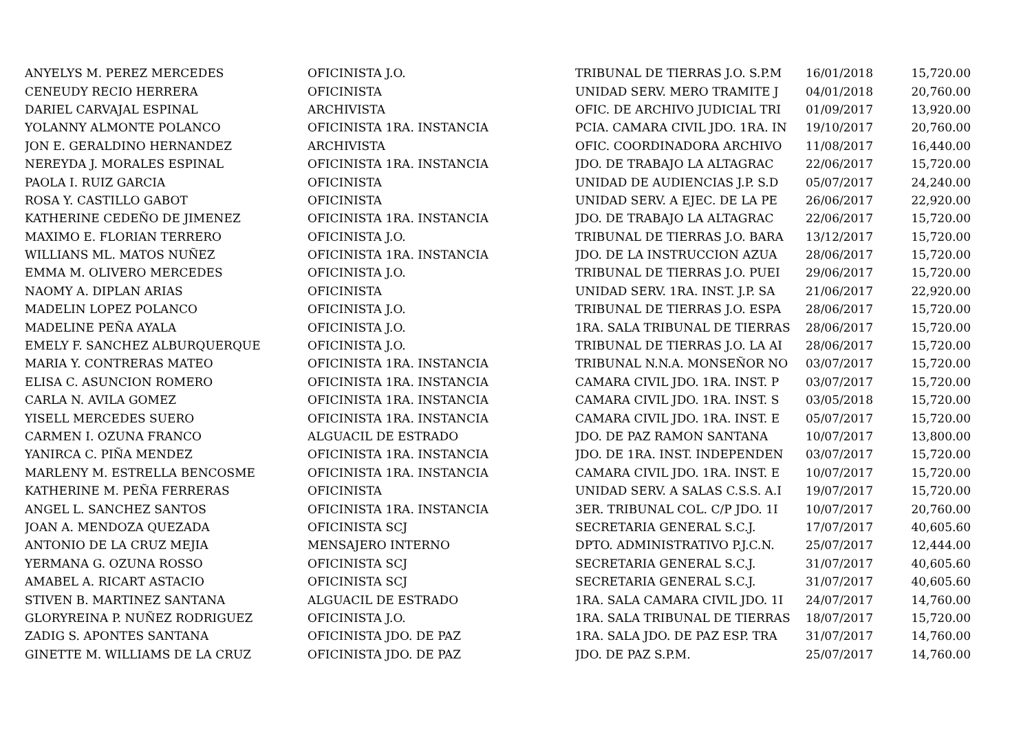| ANYELYS M. PEREZ MERCEDES | OFICINISTA J.O. | TRIBUNAL DE TIERRAS J.O. S.P.M | 16/01/2018 | 15,720.00 |
| CENEUDY RECIO HERRERA | OFICINISTA | UNIDAD SERV. MERO TRAMITE J | 04/01/2018 | 20,760.00 |
| DARIEL CARVAJAL ESPINAL | ARCHIVISTA | OFIC. DE ARCHIVO JUDICIAL TRI | 01/09/2017 | 13,920.00 |
| YOLANNY ALMONTE POLANCO | OFICINISTA 1RA. INSTANCIA | PCIA. CAMARA CIVIL JDO. 1RA. IN | 19/10/2017 | 20,760.00 |
| JON E. GERALDINO HERNANDEZ | ARCHIVISTA | OFIC. COORDINADORA ARCHIVO | 11/08/2017 | 16,440.00 |
| NEREYDA J. MORALES ESPINAL | OFICINISTA 1RA. INSTANCIA | JDO. DE TRABAJO LA ALTAGRAC | 22/06/2017 | 15,720.00 |
| PAOLA I. RUIZ GARCIA | OFICINISTA | UNIDAD DE AUDIENCIAS J.P. S.D | 05/07/2017 | 24,240.00 |
| ROSA Y. CASTILLO GABOT | OFICINISTA | UNIDAD SERV. A EJEC. DE LA PE | 26/06/2017 | 22,920.00 |
| KATHERINE CEDEÑO DE JIMENEZ | OFICINISTA 1RA. INSTANCIA | JDO. DE TRABAJO LA ALTAGRAC | 22/06/2017 | 15,720.00 |
| MAXIMO E. FLORIAN TERRERO | OFICINISTA J.O. | TRIBUNAL DE TIERRAS J.O. BARA | 13/12/2017 | 15,720.00 |
| WILLIANS ML. MATOS NUÑEZ | OFICINISTA 1RA. INSTANCIA | JDO. DE LA INSTRUCCION AZUA | 28/06/2017 | 15,720.00 |
| EMMA M. OLIVERO MERCEDES | OFICINISTA J.O. | TRIBUNAL DE TIERRAS J.O. PUEI | 29/06/2017 | 15,720.00 |
| NAOMY A. DIPLAN ARIAS | OFICINISTA | UNIDAD SERV. 1RA. INST. J.P. SA | 21/06/2017 | 22,920.00 |
| MADELIN LOPEZ POLANCO | OFICINISTA J.O. | TRIBUNAL DE TIERRAS J.O. ESPA | 28/06/2017 | 15,720.00 |
| MADELINE PEÑA AYALA | OFICINISTA J.O. | 1RA. SALA TRIBUNAL DE TIERRAS | 28/06/2017 | 15,720.00 |
| EMELY F. SANCHEZ ALBURQUERQUE | OFICINISTA J.O. | TRIBUNAL DE TIERRAS J.O. LA AI | 28/06/2017 | 15,720.00 |
| MARIA Y. CONTRERAS MATEO | OFICINISTA 1RA. INSTANCIA | TRIBUNAL N.N.A. MONSEÑOR NO | 03/07/2017 | 15,720.00 |
| ELISA C. ASUNCION ROMERO | OFICINISTA 1RA. INSTANCIA | CAMARA CIVIL JDO. 1RA. INST. P | 03/07/2017 | 15,720.00 |
| CARLA N. AVILA GOMEZ | OFICINISTA 1RA. INSTANCIA | CAMARA CIVIL JDO. 1RA. INST. S | 03/05/2018 | 15,720.00 |
| YISELL MERCEDES SUERO | OFICINISTA 1RA. INSTANCIA | CAMARA CIVIL JDO. 1RA. INST. E | 05/07/2017 | 15,720.00 |
| CARMEN I. OZUNA FRANCO | ALGUACIL DE ESTRADO | JDO. DE PAZ RAMON SANTANA | 10/07/2017 | 13,800.00 |
| YANIRCA C. PIÑA MENDEZ | OFICINISTA 1RA. INSTANCIA | JDO. DE 1RA. INST. INDEPENDEN | 03/07/2017 | 15,720.00 |
| MARLENY M. ESTRELLA BENCOSME | OFICINISTA 1RA. INSTANCIA | CAMARA CIVIL JDO. 1RA. INST. E | 10/07/2017 | 15,720.00 |
| KATHERINE M. PEÑA FERRERAS | OFICINISTA | UNIDAD SERV. A SALAS C.S.S. A.I | 19/07/2017 | 15,720.00 |
| ANGEL L. SANCHEZ SANTOS | OFICINISTA 1RA. INSTANCIA | 3ER. TRIBUNAL COL. C/P JDO. 1I | 10/07/2017 | 20,760.00 |
| JOAN A. MENDOZA QUEZADA | OFICINISTA SCJ | SECRETARIA GENERAL S.C.J. | 17/07/2017 | 40,605.60 |
| ANTONIO DE LA CRUZ MEJIA | MENSAJERO INTERNO | DPTO. ADMINISTRATIVO P.J.C.N. | 25/07/2017 | 12,444.00 |
| YERMANA G. OZUNA ROSSO | OFICINISTA SCJ | SECRETARIA GENERAL S.C.J. | 31/07/2017 | 40,605.60 |
| AMABEL A. RICART ASTACIO | OFICINISTA SCJ | SECRETARIA GENERAL S.C.J. | 31/07/2017 | 40,605.60 |
| STIVEN B. MARTINEZ SANTANA | ALGUACIL DE ESTRADO | 1RA. SALA CAMARA CIVIL JDO. 1I | 24/07/2017 | 14,760.00 |
| GLORYREINA P. NUÑEZ RODRIGUEZ | OFICINISTA J.O. | 1RA. SALA TRIBUNAL DE TIERRAS | 18/07/2017 | 15,720.00 |
| ZADIG S. APONTES SANTANA | OFICINISTA JDO. DE PAZ | 1RA. SALA JDO. DE PAZ ESP. TRA | 31/07/2017 | 14,760.00 |
| GINETTE M. WILLIAMS DE LA CRUZ | OFICINISTA JDO. DE PAZ | JDO. DE PAZ S.P.M. | 25/07/2017 | 14,760.00 |